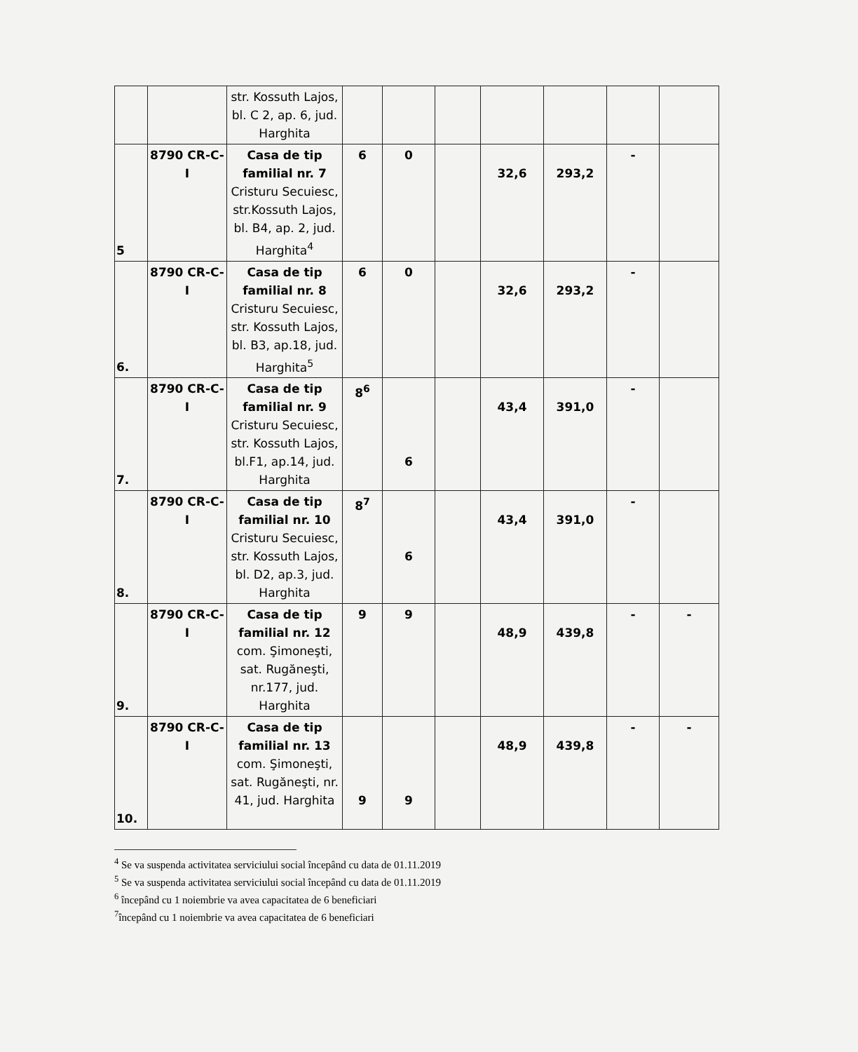| | | str. Kossuth Lajos, bl. C 2, ap. 6, jud. Harghita | | | | | | | |
| 5 | 8790 CR-C-I | Casa de tip familial nr. 7 Cristuru Secuiesc, str.Kossuth Lajos, bl. B4, ap. 2, jud. Harghita<sup>4</sup> | 6 | 0 | | 32,6 | 293,2 | - | |
| 6. | 8790 CR-C-I | Casa de tip familial nr. 8 Cristuru Secuiesc, str. Kossuth Lajos, bl. B3, ap.18, jud. Harghita<sup>5</sup> | 6 | 0 | | 32,6 | 293,2 | - | |
| 7. | 8790 CR-C-I | Casa de tip familial nr. 9 Cristuru Secuiesc, str. Kossuth Lajos, bl.F1, ap.14, jud. Harghita | 8<sup>6</sup> | 6 | | 43,4 | 391,0 | - | |
| 8. | 8790 CR-C-I | Casa de tip familial nr. 10 Cristuru Secuiesc, str. Kossuth Lajos, bl. D2, ap.3, jud. Harghita | 8<sup>7</sup> | 6 | | 43,4 | 391,0 | - | |
| 9. | 8790 CR-C-I | Casa de tip familial nr. 12 com. Şimoneşti, sat. Rugăneşti, nr.177, jud. Harghita | 9 | 9 | | 48,9 | 439,8 | - | - |
| 10. | 8790 CR-C-I | Casa de tip familial nr. 13 com. Şimoneşti, sat. Rugăneşti, nr. 41, jud. Harghita | 9 | 9 | | 48,9 | 439,8 | - | - |
<sup>4</sup> Se va suspenda activitatea serviciului social începând cu data de 01.11.2019
<sup>5</sup> Se va suspenda activitatea serviciului social începând cu data de 01.11.2019
<sup>6</sup> începând cu 1 noiembrie va avea capacitatea de 6 beneficiari
<sup>7</sup> începând cu 1 noiembrie va avea capacitatea de 6 beneficiari